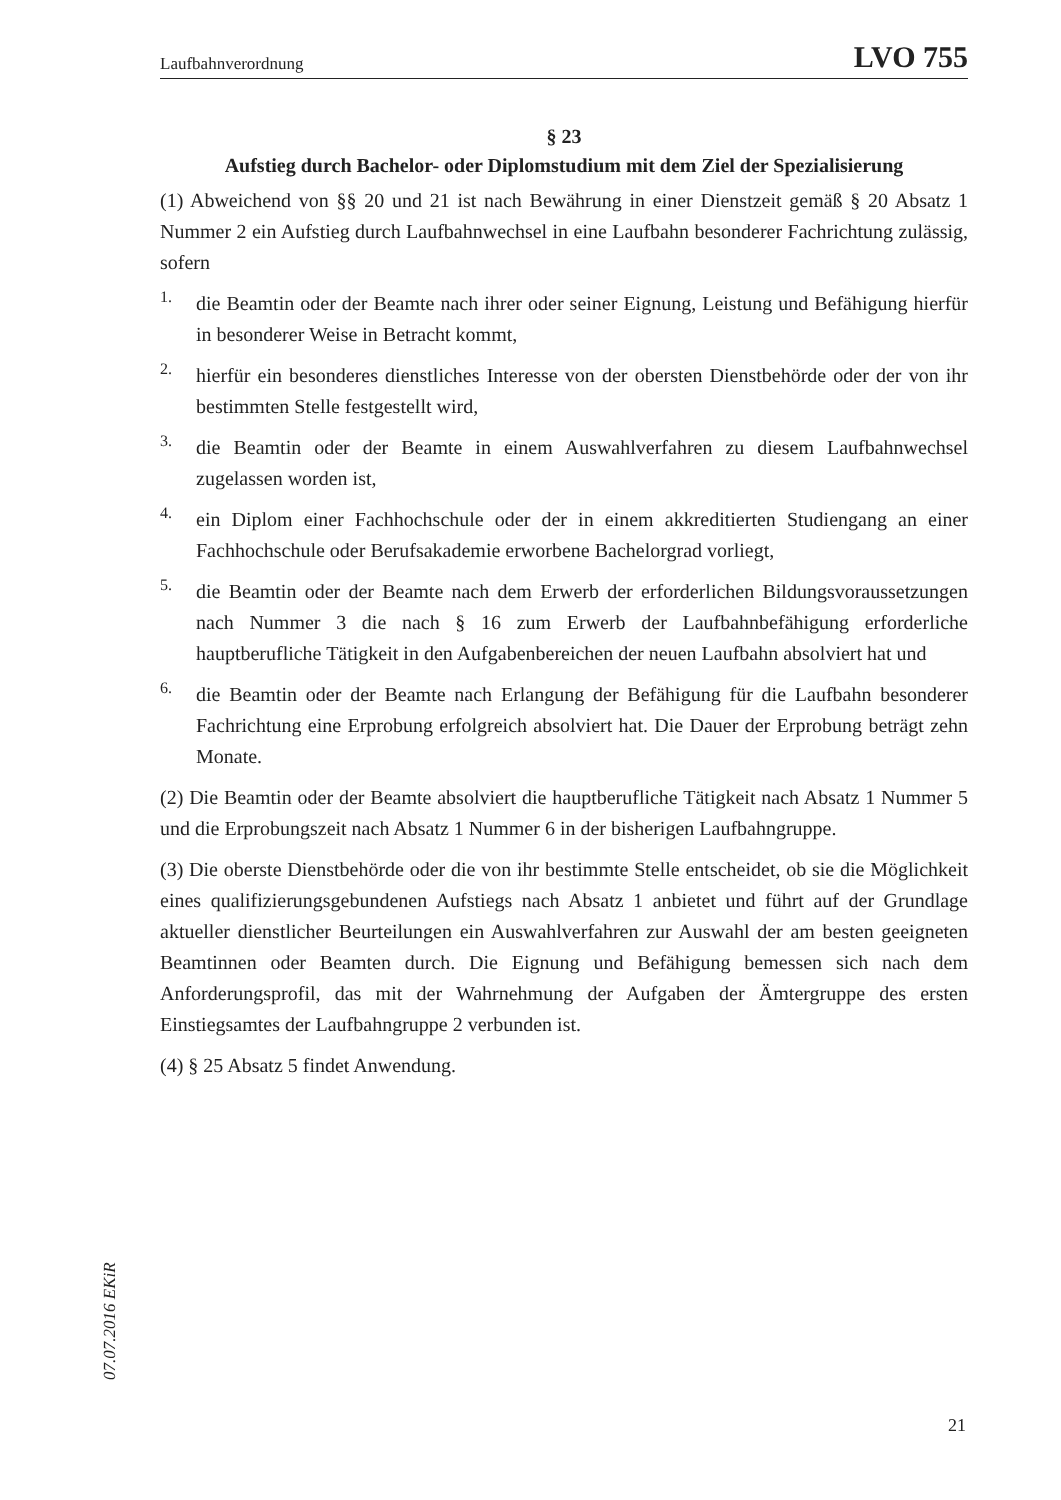Laufbahnverordnung LVO 755
§ 23
Aufstieg durch Bachelor- oder Diplomstudium mit dem Ziel der Spezialisierung
(1) Abweichend von §§ 20 und 21 ist nach Bewährung in einer Dienstzeit gemäß § 20 Absatz 1 Nummer 2 ein Aufstieg durch Laufbahnwechsel in eine Laufbahn besonderer Fachrichtung zulässig, sofern
1.
die Beamtin oder der Beamte nach ihrer oder seiner Eignung, Leistung und Befähigung hierfür in besonderer Weise in Betracht kommt,
2.
hierfür ein besonderes dienstliches Interesse von der obersten Dienstbehörde oder der von ihr bestimmten Stelle festgestellt wird,
3.
die Beamtin oder der Beamte in einem Auswahlverfahren zu diesem Laufbahnwechsel zugelassen worden ist,
4.
ein Diplom einer Fachhochschule oder der in einem akkreditierten Studiengang an einer Fachhochschule oder Berufsakademie erworbene Bachelorgrad vorliegt,
5.
die Beamtin oder der Beamte nach dem Erwerb der erforderlichen Bildungsvoraussetzungen nach Nummer 3 die nach § 16 zum Erwerb der Laufbahnbefähigung erforderliche hauptberufliche Tätigkeit in den Aufgabenbereichen der neuen Laufbahn absolviert hat und
6.
die Beamtin oder der Beamte nach Erlangung der Befähigung für die Laufbahn besonderer Fachrichtung eine Erprobung erfolgreich absolviert hat. Die Dauer der Erprobung beträgt zehn Monate.
(2) Die Beamtin oder der Beamte absolviert die hauptberufliche Tätigkeit nach Absatz 1 Nummer 5 und die Erprobungszeit nach Absatz 1 Nummer 6 in der bisherigen Laufbahngruppe.
(3) Die oberste Dienstbehörde oder die von ihr bestimmte Stelle entscheidet, ob sie die Möglichkeit eines qualifizierungsgebundenen Aufstiegs nach Absatz 1 anbietet und führt auf der Grundlage aktueller dienstlicher Beurteilungen ein Auswahlverfahren zur Auswahl der am besten geeigneten Beamtinnen oder Beamten durch. Die Eignung und Befähigung bemessen sich nach dem Anforderungsprofil, das mit der Wahrnehmung der Aufgaben der Ämtergruppe des ersten Einstiegsamtes der Laufbahngruppe 2 verbunden ist.
(4) § 25 Absatz 5 findet Anwendung.
07.07.2016 EKiR
21